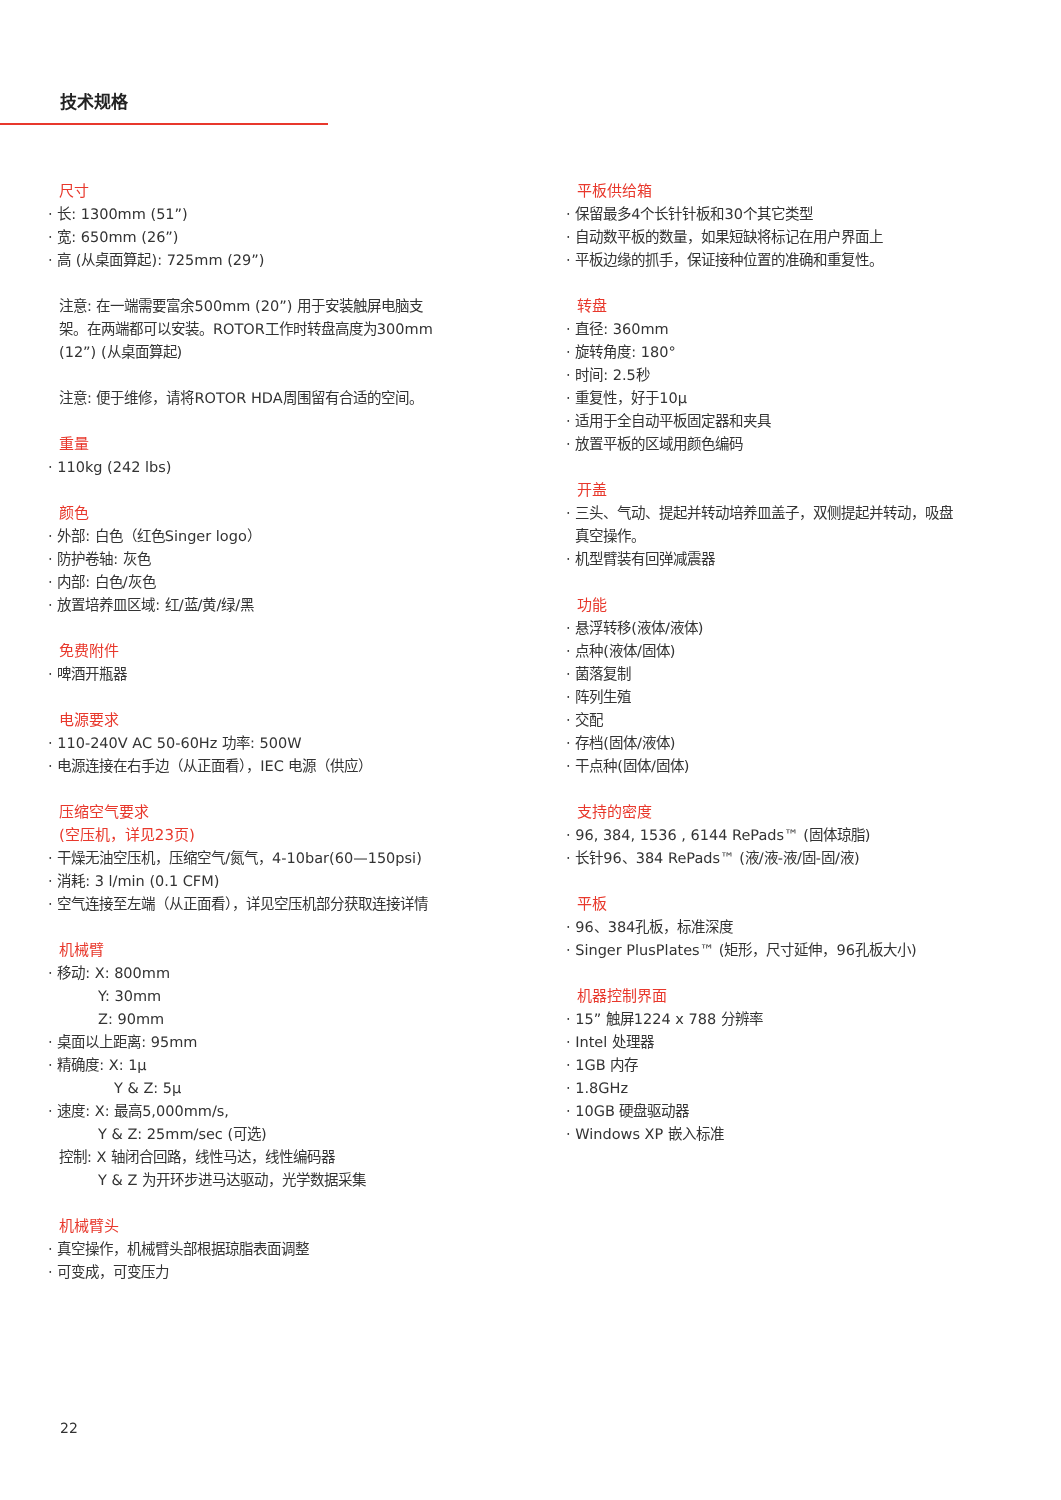技术规格
尺寸
· 长: 1300mm (51”)
· 宽: 650mm (26”)
· 高 (从桌面算起): 725mm (29”)
注意: 在一端需要富余500mm (20”) 用于安装触屏电脑支
架。在两端都可以安装。ROTOR工作时转盘高度为300mm
(12”) (从桌面算起)
注意: 便于维修，请将ROTOR HDA周围留有合适的空间。
重量
· 110kg (242 lbs)
颜色
· 外部: 白色（红色Singer logo）
· 防护卷轴: 灰色
· 内部: 白色/灰色
· 放置培养皿区域: 红/蓝/黄/绿/黑
免费附件
· 啤酒开瓶器
电源要求
· 110-240V AC 50-60Hz 功率: 500W
· 电源连接在右手边（从正面看），IEC 电源（供应）
压缩空气要求
(空压机，详见23页)
· 干燥无油空压机，压缩空气/氮气，4-10bar(60—150psi)
· 消耗: 3 l/min (0.1 CFM)
· 空气连接至左端（从正面看），详见空压机部分获取连接详情
机械臂
· 移动: X: 800mm
Y: 30mm
Z: 90mm
· 桌面以上距离: 95mm
· 精确度: X: 1µ
Y & Z: 5µ
· 速度: X: 最高5,000mm/s,
Y & Z: 25mm/sec (可选)
控制: X 轴闭合回路，线性马达，线性编码器
Y & Z 为开环步进马达驱动，光学数据采集
机械臂头
· 真空操作，机械臂头部根据琼脂表面调整
· 可变成，可变压力
平板供给箱
· 保留最多4个长针针板和30个其它类型
· 自动数平板的数量，如果短缺将标记在用户界面上
· 平板边缘的抓手，保证接种位置的准确和重复性。
转盘
· 直径: 360mm
· 旋转角度: 180°
· 时间: 2.5秒
· 重复性，好于10µ
· 适用于全自动平板固定器和夹具
· 放置平板的区域用颜色编码
开盖
· 三头、气动、提起并转动培养皿盖子，双侧提起并转动，吸盘
真空操作。
· 机型臂装有回弹减震器
功能
· 悬浮转移(液体/液体)
· 点种(液体/固体)
· 菌落复制
· 阵列生殖
· 交配
· 存档(固体/液体)
· 干点种(固体/固体)
支持的密度
· 96, 384, 1536 , 6144 RePads™ (固体琼脂)
· 长针96、384 RePads™ (液/液-液/固-固/液)
平板
· 96、384孔板，标准深度
· Singer PlusPlates™ (矩形，尺寸延伸，96孔板大小)
机器控制界面
· 15” 触屏1224 x 788 分辨率
· Intel 处理器
· 1GB 内存
· 1.8GHz
· 10GB 硬盘驱动器
· Windows XP 嵌入标准
22